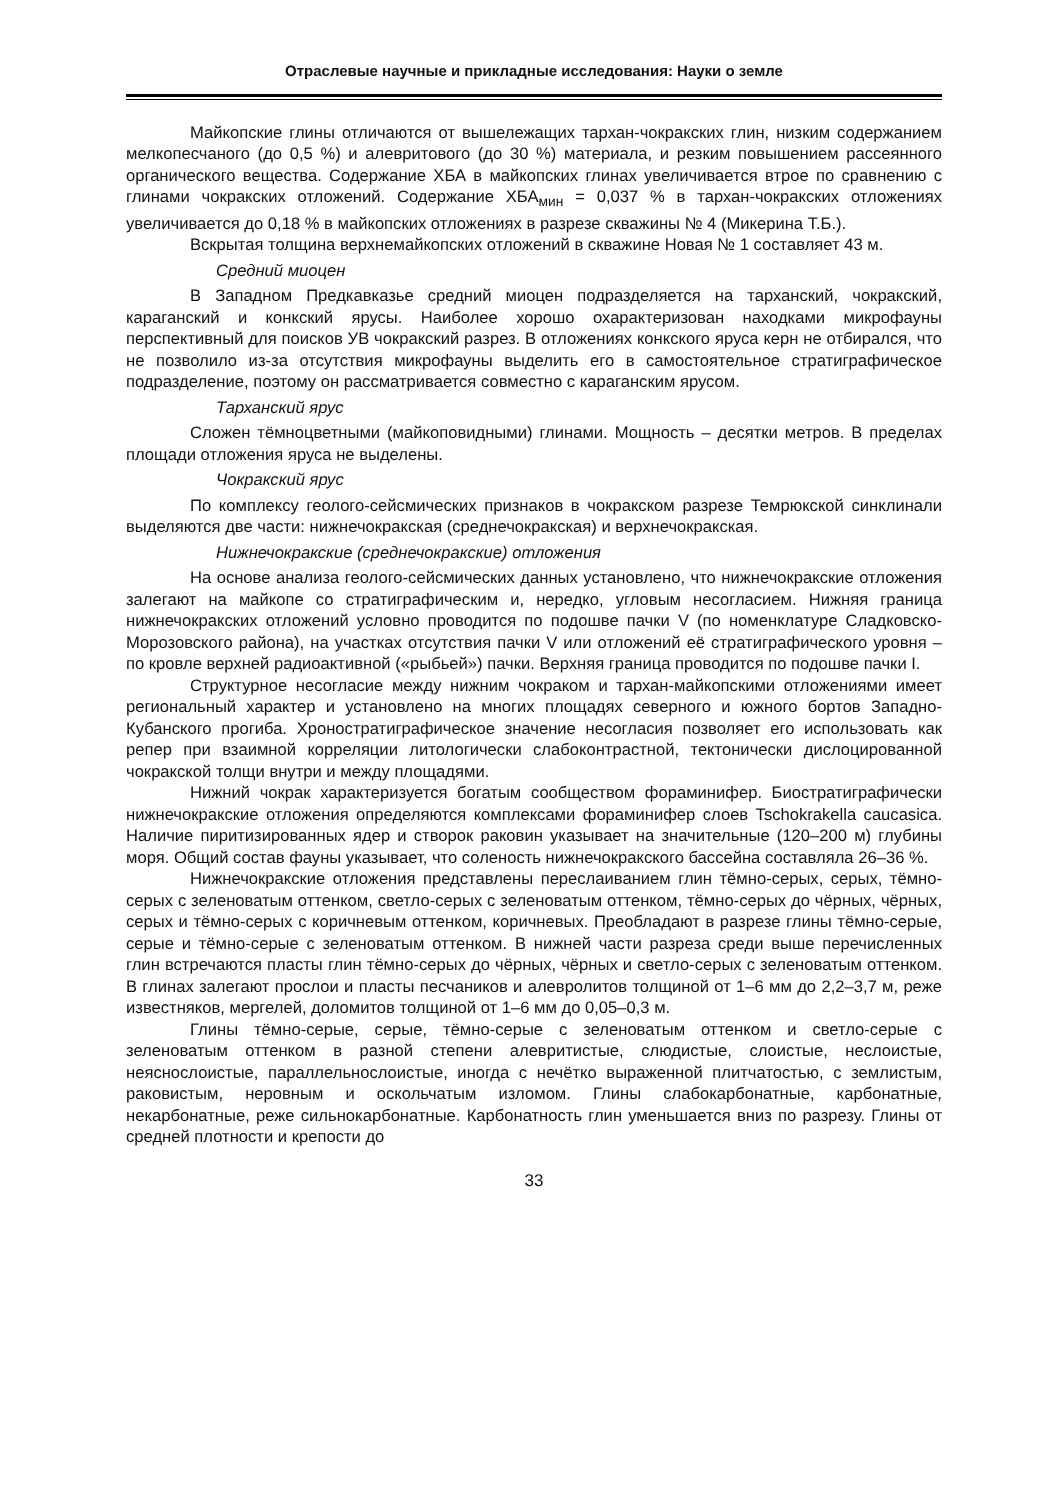Отраслевые научные и прикладные исследования: Науки о земле
Майкопские глины отличаются от вышележащих тархан-чокракских глин, низким содержанием мелкопесчаного (до 0,5 %) и алевритового (до 30 %) материала, и резким повышением рассеянного органического вещества. Содержание ХБА в майкопских глинах увеличивается втрое по сравнению с глинами чокракских отложений. Содержание ХБА<sub>мин</sub> = 0,037 % в тархан-чокракских отложениях увеличивается до 0,18 % в майкопских отложениях в разрезе скважины № 4 (Микерина Т.Б.).
Вскрытая толщина верхнемайкопских отложений в скважине Новая № 1 составляет 43 м.
Средний миоцен
В Западном Предкавказье средний миоцен подразделяется на тарханский, чокракский, караганский и конкский ярусы. Наиболее хорошо охарактеризован находками микрофауны перспективный для поисков УВ чокракский разрез. В отложениях конкского яруса керн не отбирался, что не позволило из-за отсутствия микрофауны выделить его в самостоятельное стратиграфическое подразделение, поэтому он рассматривается совместно с караганским ярусом.
Тарханский ярус
Сложен тёмноцветными (майкоповидными) глинами. Мощность – десятки метров. В пределах площади отложения яруса не выделены.
Чокракский ярус
По комплексу геолого-сейсмических признаков в чокракском разрезе Темрюкской синклинали выделяются две части: нижнечокракская (среднечокракская) и верхнечокракская.
Нижнечокракские (среднечокракские) отложения
На основе анализа геолого-сейсмических данных установлено, что нижнечокракские отложения залегают на майкопе со стратиграфическим и, нередко, угловым несогласием. Нижняя граница нижнечокракских отложений условно проводится по подошве пачки V (по номенклатуре Сладковско-Морозовского района), на участках отсутствия пачки V или отложений её стратиграфического уровня – по кровле верхней радиоактивной («рыбьей») пачки. Верхняя граница проводится по подошве пачки I.
Структурное несогласие между нижним чокраком и тархан-майкопскими отложениями имеет региональный характер и установлено на многих площадях северного и южного бортов Западно-Кубанского прогиба. Хроностратиграфическое значение несогласия позволяет его использовать как репер при взаимной корреляции литологически слабоконтрастной, тектонически дислоцированной чокракской толщи внутри и между площадями.
Нижний чокрак характеризуется богатым сообществом фораминифер. Биостратиграфически нижнечокракские отложения определяются комплексами фораминифер слоев Tschokrakella caucasica. Наличие пиритизированных ядер и створок раковин указывает на значительные (120–200 м) глубины моря. Общий состав фауны указывает, что соленость нижнечокракского бассейна составляла 26–36 %.
Нижнечокракские отложения представлены переслаиванием глин тёмно-серых, серых, тёмно-серых с зеленоватым оттенком, светло-серых с зеленоватым оттенком, тёмно-серых до чёрных, чёрных, серых и тёмно-серых с коричневым оттенком, коричневых. Преобладают в разрезе глины тёмно-серые, серые и тёмно-серые с зеленоватым оттенком. В нижней части разреза среди выше перечисленных глин встречаются пласты глин тёмно-серых до чёрных, чёрных и светло-серых с зеленоватым оттенком. В глинах залегают прослои и пласты песчаников и алевролитов толщиной от 1–6 мм до 2,2–3,7 м, реже известняков, мергелей, доломитов толщиной от 1–6 мм до 0,05–0,3 м.
Глины тёмно-серые, серые, тёмно-серые с зеленоватым оттенком и светло-серые с зеленоватым оттенком в разной степени алевритистые, слюдистые, слоистые, неслоистые, неяснослоистые, параллельнослоистые, иногда с нечётко выраженной плитчатостью, с землистым, раковистым, неровным и оскольчатым изломом. Глины слабокарбонатные, карбонатные, некарбонатные, реже сильнокарбонатные. Карбонатность глин уменьшается вниз по разрезу. Глины от средней плотности и крепости до
33